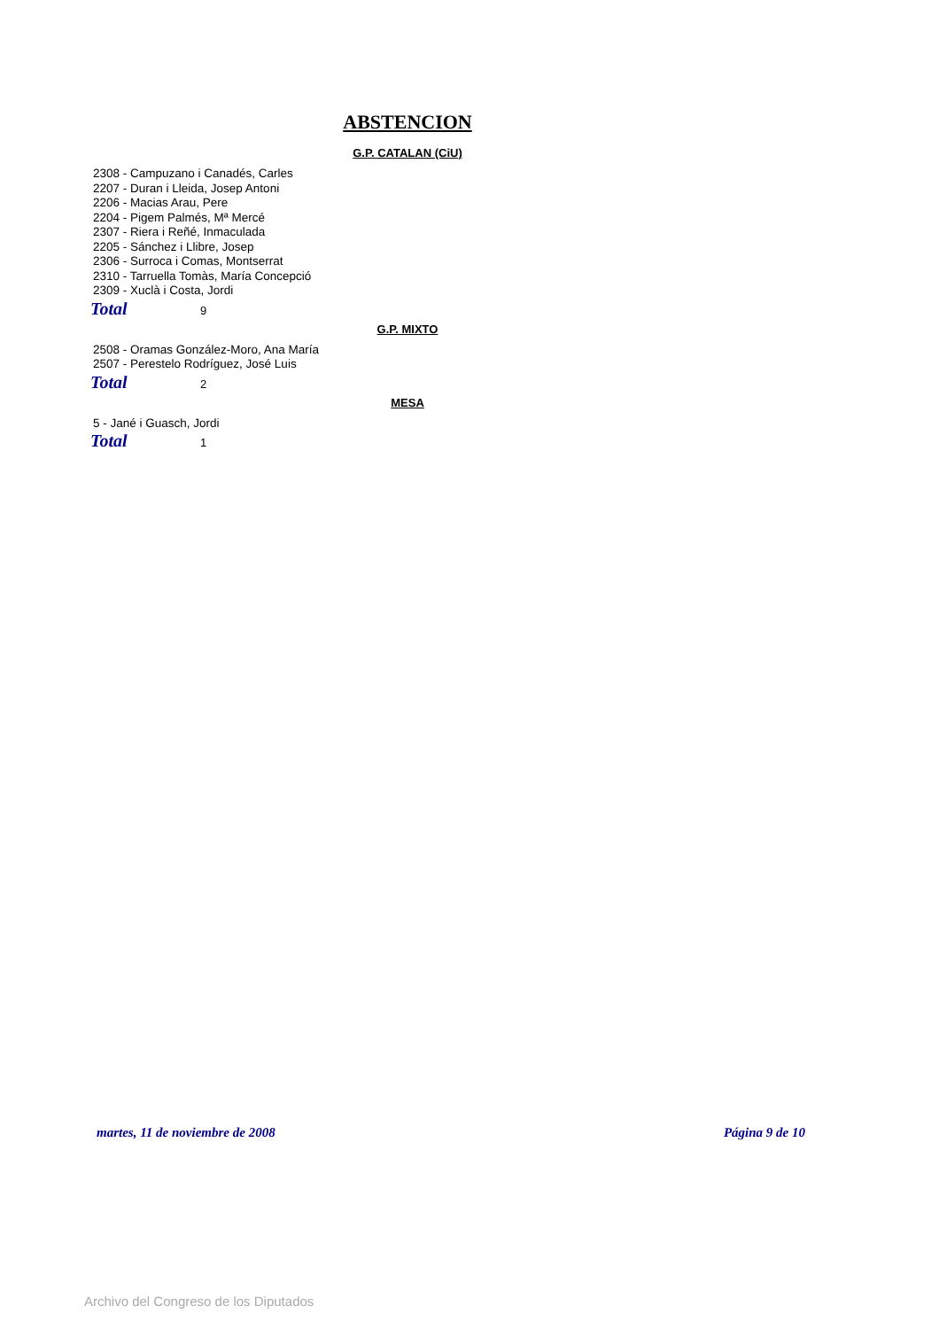ABSTENCION
G.P. CATALAN (CiU)
2308 - Campuzano i Canadés, Carles
2207 - Duran i Lleida, Josep Antoni
2206 - Macias Arau, Pere
2204 - Pigem Palmés, Mª Mercé
2307 - Riera i Reñé, Inmaculada
2205 - Sánchez i Llibre, Josep
2306 - Surroca i Comas, Montserrat
2310 - Tarruella Tomàs, María Concepció
2309 - Xuclà i Costa, Jordi
Total 9
G.P. MIXTO
2508 - Oramas González-Moro, Ana María
2507 - Perestelo Rodríguez, José Luis
Total 2
MESA
5 - Jané i Guasch, Jordi
Total 1
martes, 11 de noviembre de 2008 Página 9 de 10
Archivo del Congreso de los Diputados